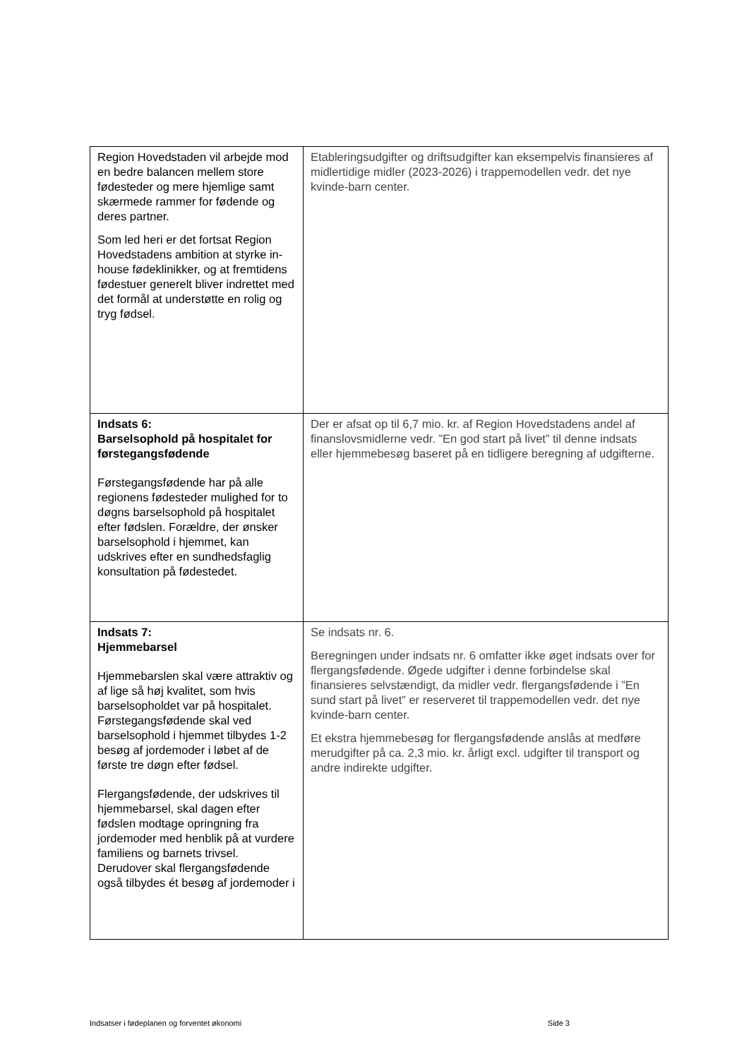| Region Hovedstaden vil arbejde mod en bedre balancen mellem store fødesteder og mere hjemlige samt skærmede rammer for fødende og deres partner. Som led heri er det fortsat Region Hovedstadens ambition at styrke in-house fødeklinikker, og at fremtidens fødestuer generelt bliver indrettet med det formål at understøtte en rolig og tryg fødsel. | Etableringsudgifter og driftsudgifter kan eksempelvis finansieres af midlertidige midler (2023-2026) i trappemodellen vedr. det nye kvinde-barn center. |
| Indsats 6: Barselsophold på hospitalet for førstegangsfødende Førstegangsfødende har på alle regionens fødesteder mulighed for to døgns barselsophold på hospitalet efter fødslen. Forældre, der ønsker barselsophold i hjemmet, kan udskrives efter en sundhedsfaglig konsultation på fødestedet. | Der er afsat op til 6,7 mio. kr. af Region Hovedstadens andel af finanslovsmidlerne vedr. ”En god start på livet” til denne indsats eller hjemmebesøg baseret på en tidligere beregning af udgifterne. |
| Indsats 7: Hjemmebarsel Hjemmebarslen skal være attraktiv og af lige så høj kvalitet, som hvis barselsopholdet var på hospitalet. Førstegangsfødende skal ved barselsophold i hjemmet tilbydes 1-2 besøg af jordemoder i løbet af de første tre døgn efter fødsel. Flergangsfødende, der udskrives til hjemmebarsel, skal dagen efter fødslen modtage opringning fra jordemoder med henblik på at vurdere familiens og barnets trivsel. Derudover skal flergangsfødende også tilbydes ét besøg af jordemoder i | Se indsats nr. 6. Beregningen under indsats nr. 6 omfatter ikke øget indsats over for flergangsfødende. Øgede udgifter i denne forbindelse skal finansieres selvstændigt, da midler vedr. flergangsfødende i ”En sund start på livet” er reserveret til trappemodellen vedr. det nye kvinde-barn center. Et ekstra hjemmebesøg for flergangsfødende anslås at medføre merudgifter på ca. 2,3 mio. kr. årligt excl. udgifter til transport og andre indirekte udgifter. |
Indsatser i fødeplanen og forventet økonomi Side 3